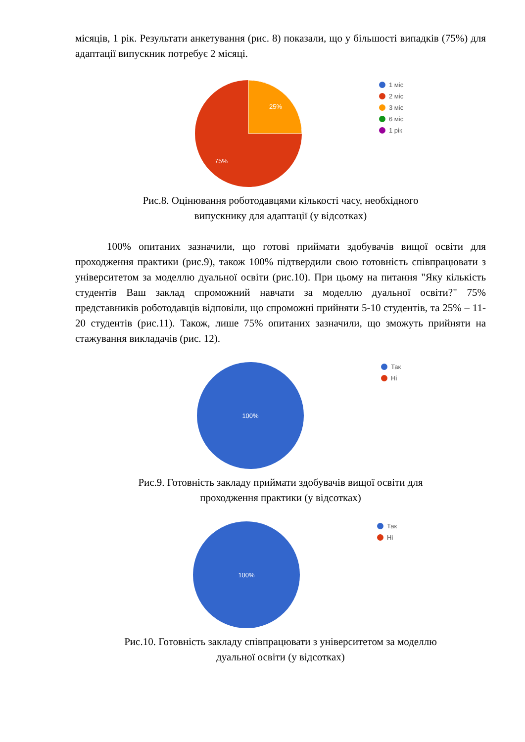місяців, 1 рік. Результати анкетування (рис. 8) показали, що у більшості випадків (75%) для адаптації випускник потребує 2 місяці.
25%
75%
1 міс
2 міс
3 міс
6 міс
1 рік
Рис.8. Оцінювання роботодавцями кількості часу, необхідного
випускнику для адаптації (у відсотках)
100% опитаних зазначили, що готові приймати здобувачів вищої освіти для проходження практики (рис.9), також 100% підтвердили свою готовність співпрацювати з університетом за моделлю дуальної освіти (рис.10). При цьому на питання "Яку кількість студентів Ваш заклад спроможний навчати за моделлю дуальної освіти?" 75% представників роботодавців відповіли, що спроможні прийняти 5-10 студентів, та 25% – 11-20 студентів (рис.11). Також, лише 75% опитаних зазначили, що зможуть прийняти на стажування викладачів (рис. 12).
100%
Так
Ні
Рис.9. Готовність закладу приймати здобувачів вищої освіти для
проходження практики (у відсотках)
100%
Так
Ні
Рис.10. Готовність закладу співпрацювати з університетом за моделлю
дуальної освіти (у відсотках)